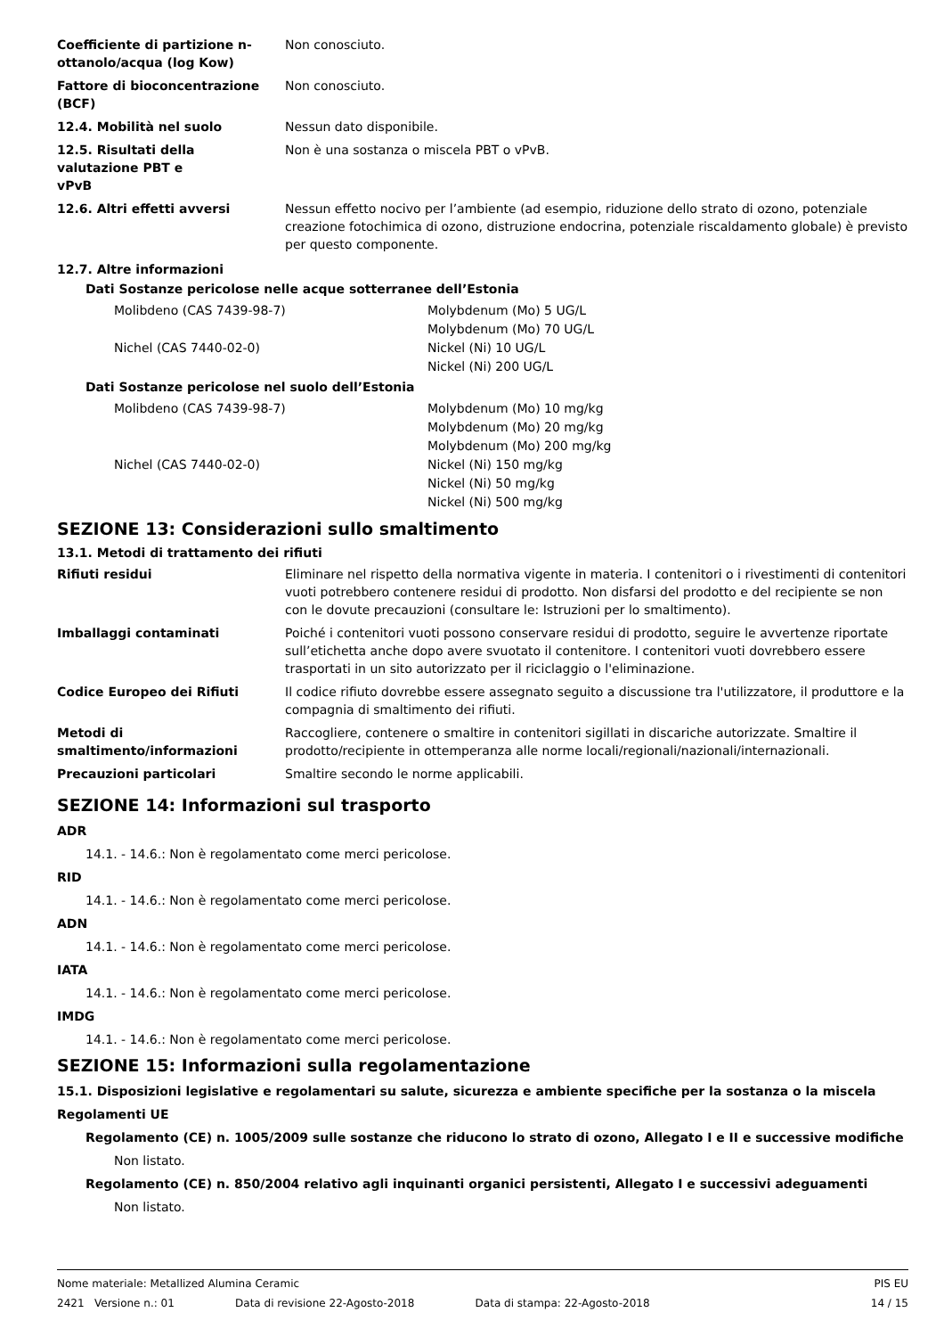| Coefficiente di partizione n-ottanolo/acqua (log Kow) | Non conosciuto. |
| Fattore di bioconcentrazione (BCF) | Non conosciuto. |
| 12.4. Mobilità nel suolo | Nessun dato disponibile. |
| 12.5. Risultati della valutazione PBT e vPvB | Non è una sostanza o miscela PBT o vPvB. |
| 12.6. Altri effetti avversi | Nessun effetto nocivo per l’ambiente (ad esempio, riduzione dello strato di ozono, potenziale creazione fotochimica di ozono, distruzione endocrina, potenziale riscaldamento globale) è previsto per questo componente. |
12.7. Altre informazioni
Dati Sostanze pericolose nelle acque sotterranee dell’Estonia
| Molibdeno (CAS 7439-98-7) | Molybdenum (Mo) 5 UG/L Molybdenum (Mo) 70 UG/L |
| Nichel (CAS 7440-02-0) | Nickel (Ni) 10 UG/L Nickel (Ni) 200 UG/L |
Dati Sostanze pericolose nel suolo dell’Estonia
| Molibdeno (CAS 7439-98-7) | Molybdenum (Mo) 10 mg/kg Molybdenum (Mo) 20 mg/kg Molybdenum (Mo) 200 mg/kg |
| Nichel (CAS 7440-02-0) | Nickel (Ni) 150 mg/kg Nickel (Ni) 50 mg/kg Nickel (Ni) 500 mg/kg |
SEZIONE 13: Considerazioni sullo smaltimento
13.1. Metodi di trattamento dei rifiuti
| Rifiuti residui | Eliminare nel rispetto della normativa vigente in materia. I contenitori o i rivestimenti di contenitori vuoti potrebbero contenere residui di prodotto. Non disfarsi del prodotto e del recipiente se non con le dovute precauzioni (consultare le: Istruzioni per lo smaltimento). |
| Imballaggi contaminati | Poiché i contenitori vuoti possono conservare residui di prodotto, seguire le avvertenze riportate sull’etichetta anche dopo avere svuotato il contenitore. I contenitori vuoti dovrebbero essere trasportati in un sito autorizzato per il riciclaggio o l'eliminazione. |
| Codice Europeo dei Rifiuti | Il codice rifiuto dovrebbe essere assegnato seguito a discussione tra l'utilizzatore, il produttore e la compagnia di smaltimento dei rifiuti. |
| Metodi di smaltimento/informazioni | Raccogliere, contenere o smaltire in contenitori sigillati in discariche autorizzate. Smaltire il prodotto/recipiente in ottemperanza alle norme locali/regionali/nazionali/internazionali. |
| Precauzioni particolari | Smaltire secondo le norme applicabili. |
SEZIONE 14: Informazioni sul trasporto
ADR
14.1. - 14.6.: Non è regolamentato come merci pericolose.
RID
14.1. - 14.6.: Non è regolamentato come merci pericolose.
ADN
14.1. - 14.6.: Non è regolamentato come merci pericolose.
IATA
14.1. - 14.6.: Non è regolamentato come merci pericolose.
IMDG
14.1. - 14.6.: Non è regolamentato come merci pericolose.
SEZIONE 15: Informazioni sulla regolamentazione
15.1. Disposizioni legislative e regolamentari su salute, sicurezza e ambiente specifiche per la sostanza o la miscela
Regolamenti UE
Regolamento (CE) n. 1005/2009 sulle sostanze che riducono lo strato di ozono, Allegato I e II e successive modifiche
Non listato.
Regolamento (CE) n. 850/2004 relativo agli inquinanti organici persistenti, Allegato I e successivi adeguamenti
Non listato.
Nome materiale: Metallized Alumina Ceramic PIS EU
2421 Versione n.: 01 Data di revisione 22-Agosto-2018 Data di stampa: 22-Agosto-2018 14 / 15